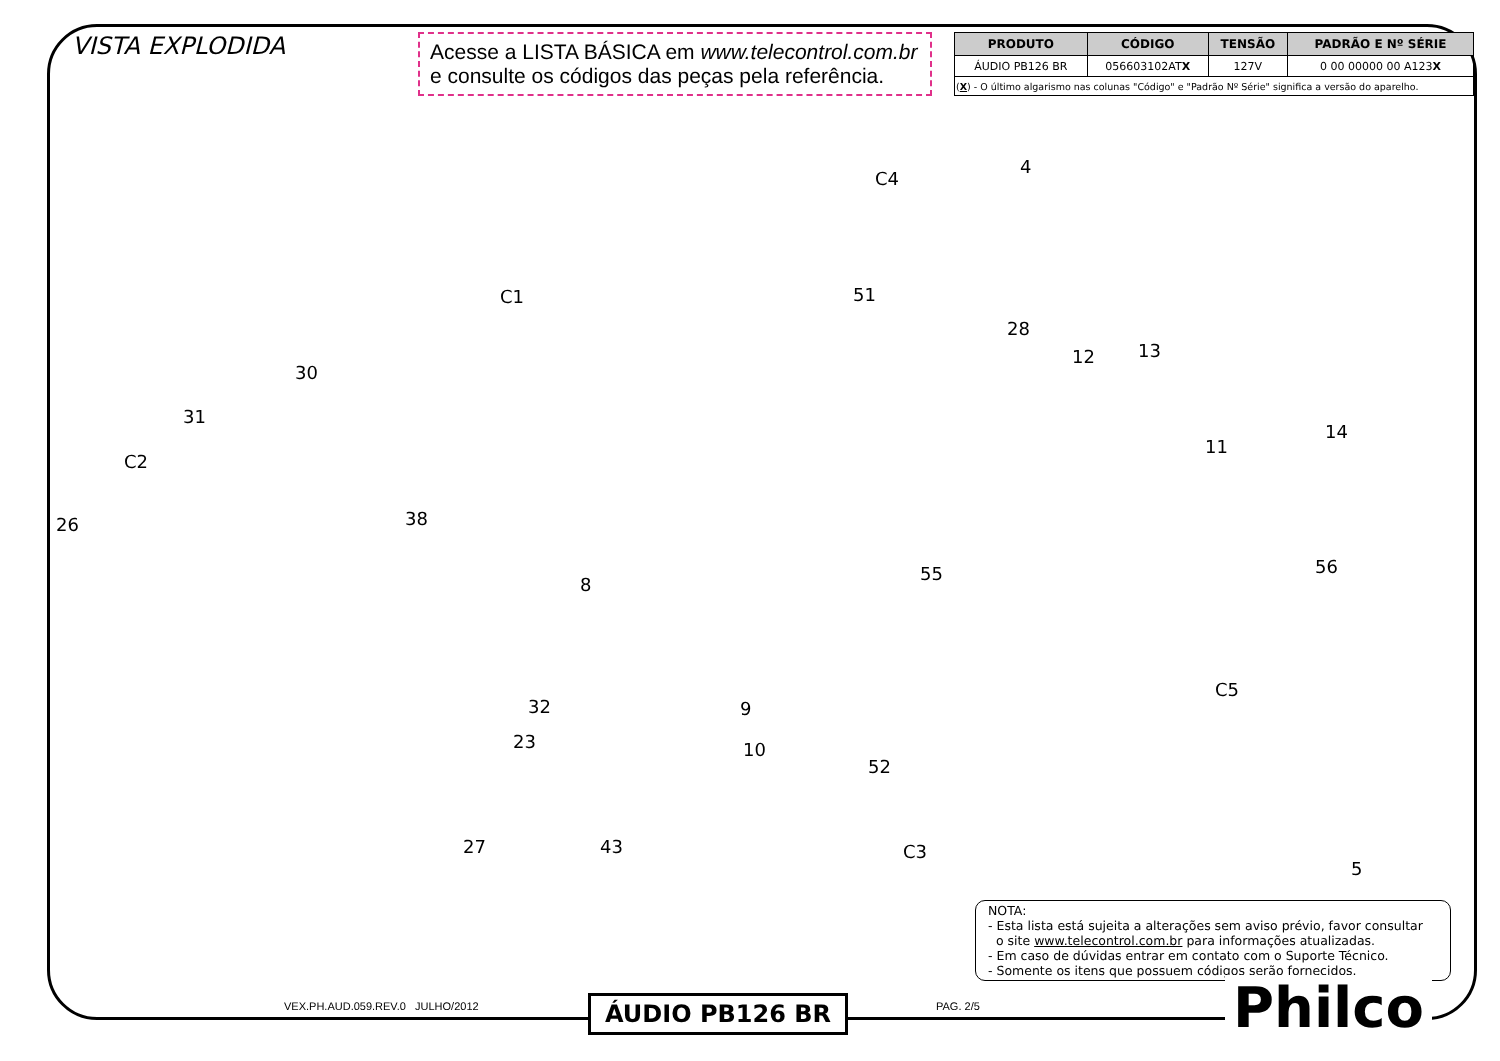VISTA EXPLODIDA
Acesse a LISTA BÁSICA em www.telecontrol.com.br
e consulte os códigos das peças pela referência.
| PRODUTO | CÓDIGO | TENSÃO | PADRÃO E Nº SÉRIE |
| --- | --- | --- | --- |
| ÁUDIO PB126 BR | 056603102AT X | 127V | 0 00 00000 00 A123 X |
| ( X ) - O último algarismo nas colunas "Código" e "Padrão Nº Série" significa a versão do aparelho. | | | |
4
C4
51 C1
28
12 13
30
31
14
11
C2
38 26
56 55
8
C5
32 9
23 10
52
43 27 C3
5
NOTA:
- Esta lista está sujeita a alterações sem aviso prévio, favor consultar
o site www.telecontrol.com.br para informações atualizadas.
- Em caso de dúvidas entrar em contato com o Suporte Técnico.
- Somente os itens que possuem códigos serão fornecidos.
VEX.PH.AUD.059.REV.0 JULHO/2012
ÁUDIO PB126 BR PAG. 2/5 Philco